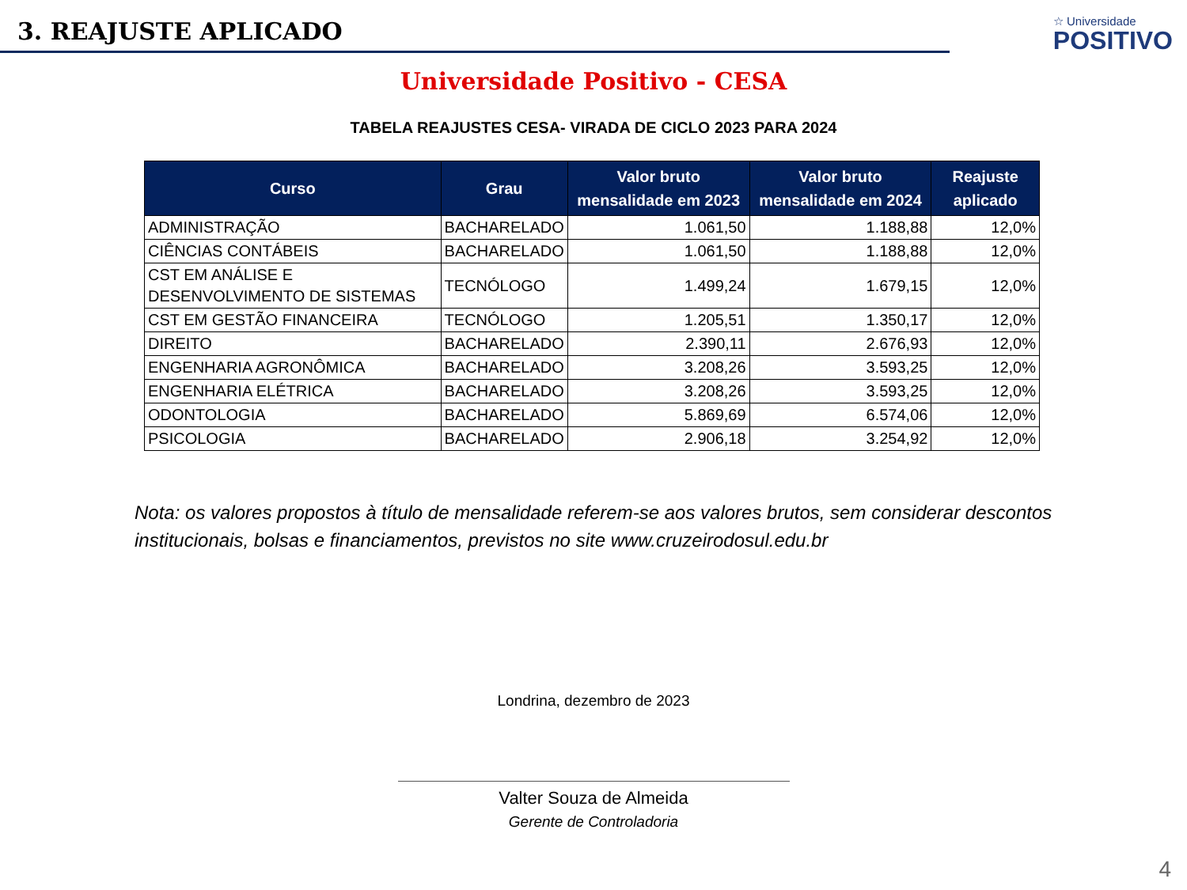3. REAJUSTE APLICADO
☆ Universidade
POSITIVO
Universidade Positivo - CESA
TABELA REAJUSTES CESA- VIRADA DE CICLO 2023 PARA 2024
| Curso | Grau | Valor bruto mensalidade em 2023 | Valor bruto mensalidade em 2024 | Reajuste aplicado |
| --- | --- | --- | --- | --- |
| ADMINISTRAÇÃO | BACHARELADO | 1.061,50 | 1.188,88 | 12,0% |
| CIÊNCIAS CONTÁBEIS | BACHARELADO | 1.061,50 | 1.188,88 | 12,0% |
| CST EM ANÁLISE E DESENVOLVIMENTO DE SISTEMAS | TECNÓLOGO | 1.499,24 | 1.679,15 | 12,0% |
| CST EM GESTÃO FINANCEIRA | TECNÓLOGO | 1.205,51 | 1.350,17 | 12,0% |
| DIREITO | BACHARELADO | 2.390,11 | 2.676,93 | 12,0% |
| ENGENHARIA AGRONÔMICA | BACHARELADO | 3.208,26 | 3.593,25 | 12,0% |
| ENGENHARIA ELÉTRICA | BACHARELADO | 3.208,26 | 3.593,25 | 12,0% |
| ODONTOLOGIA | BACHARELADO | 5.869,69 | 6.574,06 | 12,0% |
| PSICOLOGIA | BACHARELADO | 2.906,18 | 3.254,92 | 12,0% |
Nota: os valores propostos à título de mensalidade referem-se aos valores brutos, sem considerar descontos institucionais, bolsas e financiamentos, previstos no site www.cruzeirodosul.edu.br
Londrina, dezembro de 2023
Valter Souza de Almeida
Gerente de Controladoria
4